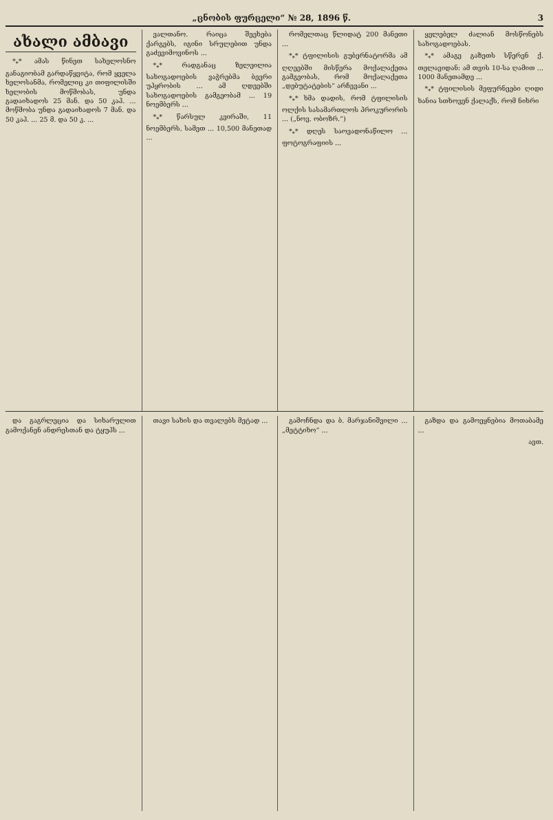„ცნობის ფურცელი“ № 28, 1896 წ. 3
ახალი ამბავი
*<sub>*</sub>* ამას წინეთ სახელოსნო განაგიობამ გარდაწყვიტა, რომ ყველა ხელოსანმა, რომელიც კი თიფილისში ხელობის მოწმობას, უნდა გადაიხადოს 25 მან. და 50 კაპ. ... მოწმობა უნდა გადაიხადოს 7 მან. და 50 კაპ. ... 25 მ. და 50 კ. ...
ვალთანო. რაიცა შეეხება ქარგებს, იგინი სრულებით უნდა გაძევიმოვინოს ...
*<sub>*</sub>* რადგანაც ზელეილია სახოგადოების ვაჭრებმა ბევრი უპყრობის ... ამ ღდეებში სახოგადოების გამგეობამ ... 19 ნოემბერს ...
*<sub>*</sub>* წარსულ კვირაში, 11 ნოემბერს, სამეთ ... 10,500 მანეთად ...
რომელთაც წლიდატ 200 მანეთი ...
*<sub>*</sub>* ტფილისის გუბერნატორმა ამ ღღეებში მისწერა მოქალაქეთა გამგეობას, რომ მოქალაქეთა „დებუტატების“ არჩევანი ...
*<sub>*</sub>* ხმა დადის, რომ ტფილისის ოლქის სასამართლოს პროკურორის ... („ნოვ. ობოზრ.“)
*<sub>*</sub>* დღეს საოვადონაწილო ... ფოტოგრაფიის ...
ყელებელ ძალიან მოსწონებს სახოგადოებას.
*<sub>*</sub>* ამაგე გაზეთს სწერენ ქ. თელავიდან: ამ თვის 10-სა ღამით ... 1000 მანეთამდე ...
*<sub>*</sub>* ტფილისის მეფურნეები ღიდი ხანია სთხოვენ ქალაქს, რომ ნიხრი
და გაგრლეცია და სიხარულით გამოქანენ ანდრესთან და ტყუპს ...
თავი სახის და თვალებს მეტად ...
გამოჩნდა და ბ. მარჯანიშვილი ... „მეტტიხო“ ...
გაზდა და გამოეყნებია მოთაბამე ...
ავთ.